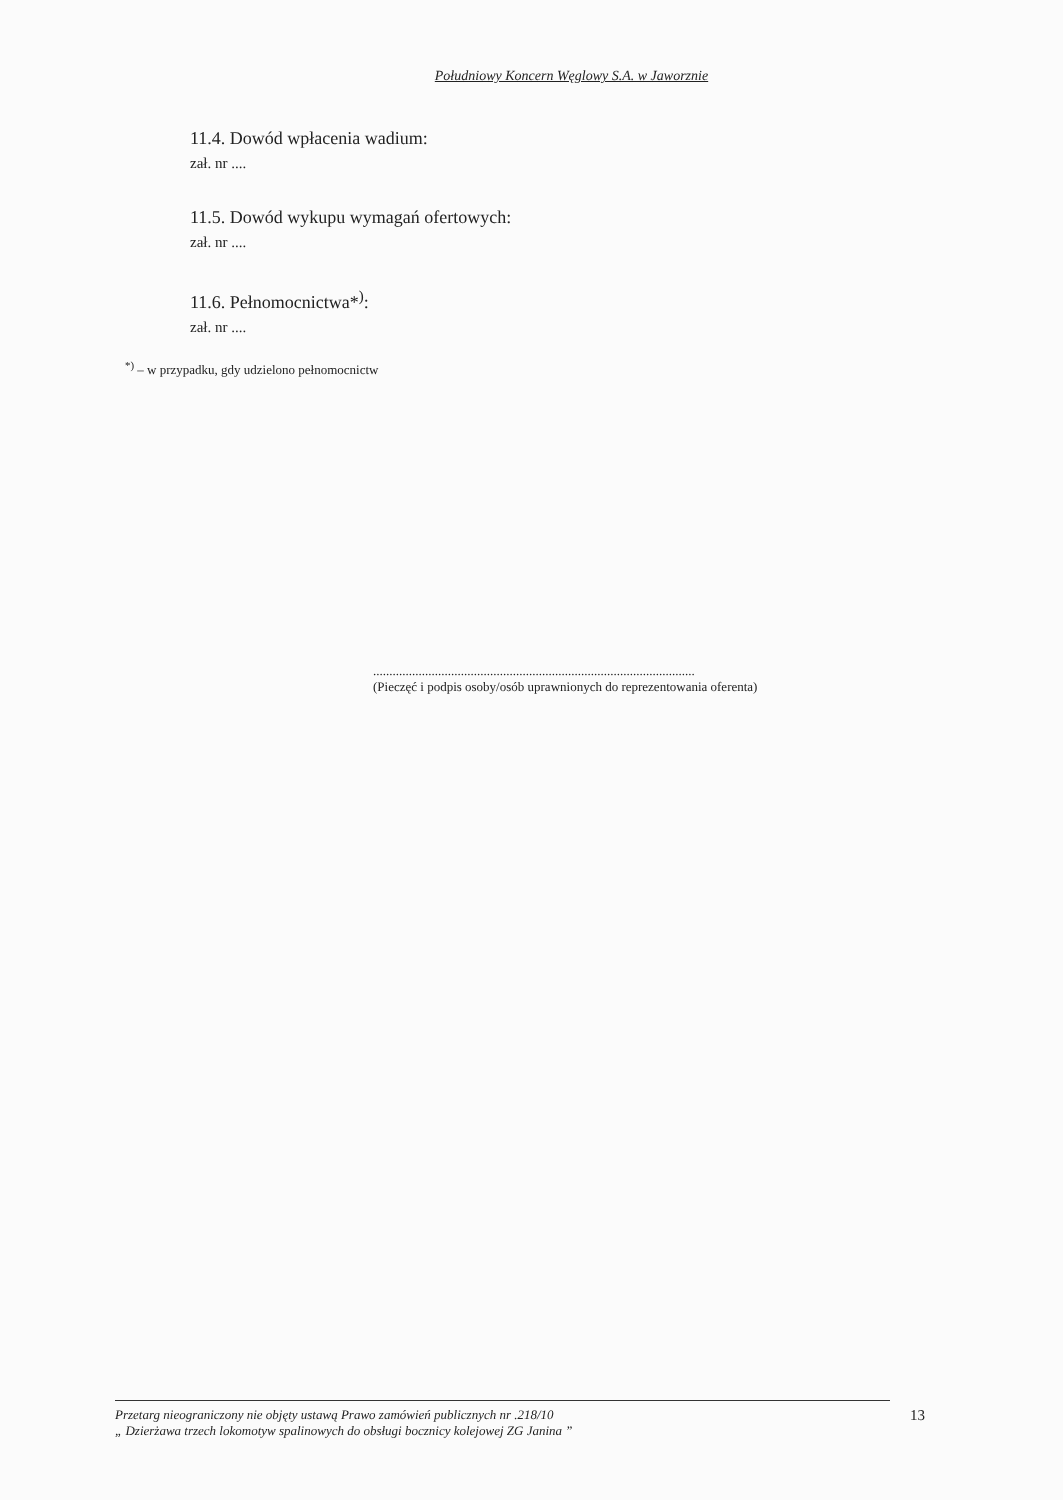Południowy Koncern Węglowy S.A. w Jaworznie
11.4. Dowód wpłacenia wadium:
zał. nr ....
11.5. Dowód wykupu wymagań ofertowych:
zał. nr ....
11.6. Pełnomocnictwa*<sup>)</sup>:
zał. nr ....
<sup>*)</sup> – w przypadku, gdy udzielono pełnomocnictw
...................................................................................................
(Pieczęć i podpis osoby/osób uprawnionych do reprezentowania oferenta)
Przetarg nieograniczony nie objęty ustawą Prawo zamówień publicznych nr .218/10
„ Dzierżawa trzech lokomotyw spalinowych do obsługi bocznicy kolejowej ZG Janina ”
13